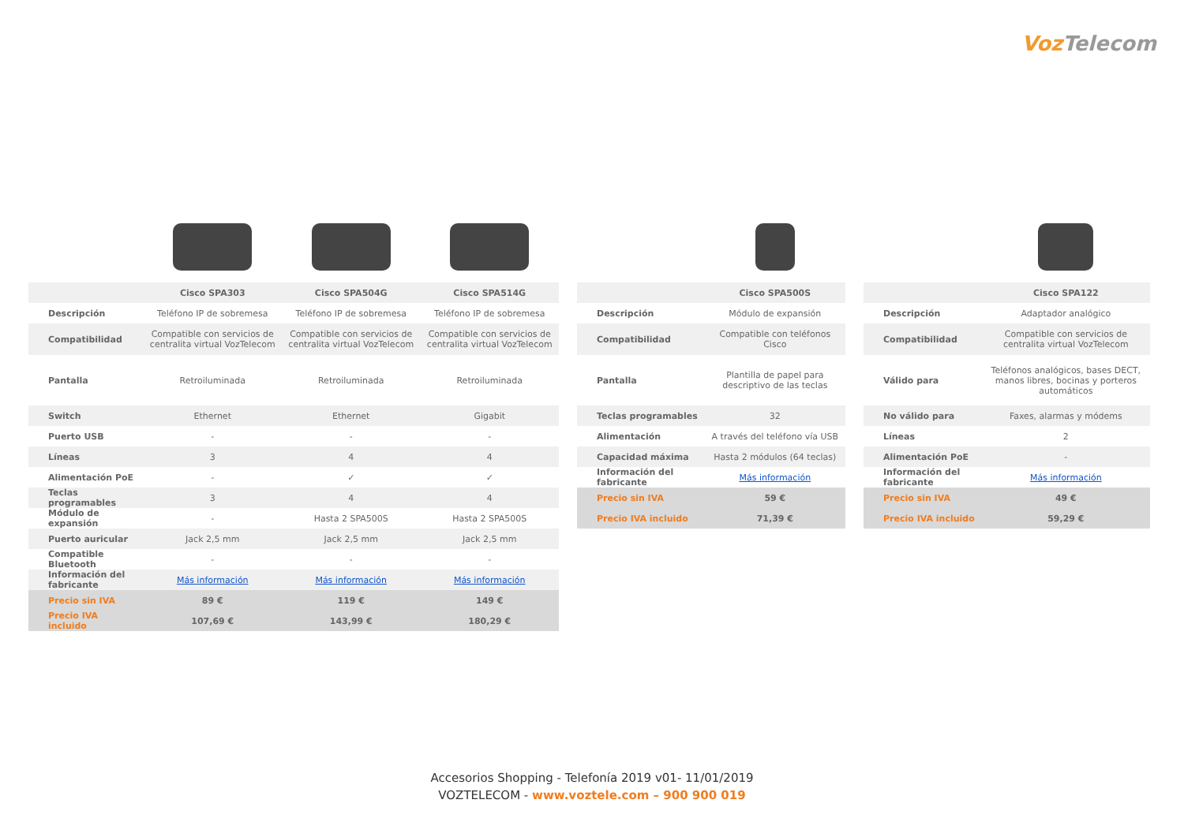Voz Telecom
| | Cisco SPA303 | Cisco SPA504G | Cisco SPA514G |
| --- | --- | --- | --- |
| Descripción | Teléfono IP de sobremesa | Teléfono IP de sobremesa | Teléfono IP de sobremesa |
| Compatibilidad | Compatible con servicios de centralita virtual VozTelecom | Compatible con servicios de centralita virtual VozTelecom | Compatible con servicios de centralita virtual VozTelecom |
| Pantalla | Retroiluminada | Retroiluminada | Retroiluminada |
| Switch | Ethernet | Ethernet | Gigabit |
| Puerto USB | - | - | - |
| Líneas | 3 | 4 | 4 |
| Alimentación PoE | - | ✓ | ✓ |
| Teclas programables | 3 | 4 | 4 |
| Módulo de expansión | - | Hasta 2 SPA500S | Hasta 2 SPA500S |
| Puerto auricular | Jack 2,5 mm | Jack 2,5 mm | Jack 2,5 mm |
| Compatible Bluetooth | - | - | - |
| Información del fabricante | Más información | Más información | Más información |
| Precio sin IVA | 89 € | 119 € | 149 € |
| Precio IVA incluido | 107,69 € | 143,99 € | 180,29 € |
| | Cisco SPA500S |
| --- | --- |
| Descripción | Módulo de expansión |
| Compatibilidad | Compatible con teléfonos Cisco |
| Pantalla | Plantilla de papel para descriptivo de las teclas |
| Teclas programables | 32 |
| Alimentación | A través del teléfono vía USB |
| Capacidad máxima | Hasta 2 módulos (64 teclas) |
| Información del fabricante | Más información |
| Precio sin IVA | 59 € |
| Precio IVA incluido | 71,39 € |
| | Cisco SPA122 |
| --- | --- |
| Descripción | Adaptador analógico |
| Compatibilidad | Compatible con servicios de centralita virtual VozTelecom |
| Válido para | Teléfonos analógicos, bases DECT, manos libres, bocinas y porteros automáticos |
| No válido para | Faxes, alarmas y módems |
| Líneas | 2 |
| Alimentación PoE | - |
| Información del fabricante | Más información |
| Precio sin IVA | 49 € |
| Precio IVA incluido | 59,29 € |
Accesorios Shopping - Telefonía 2019 v01- 11/01/2019
VOZTELECOM - www.voztele.com – 900 900 019